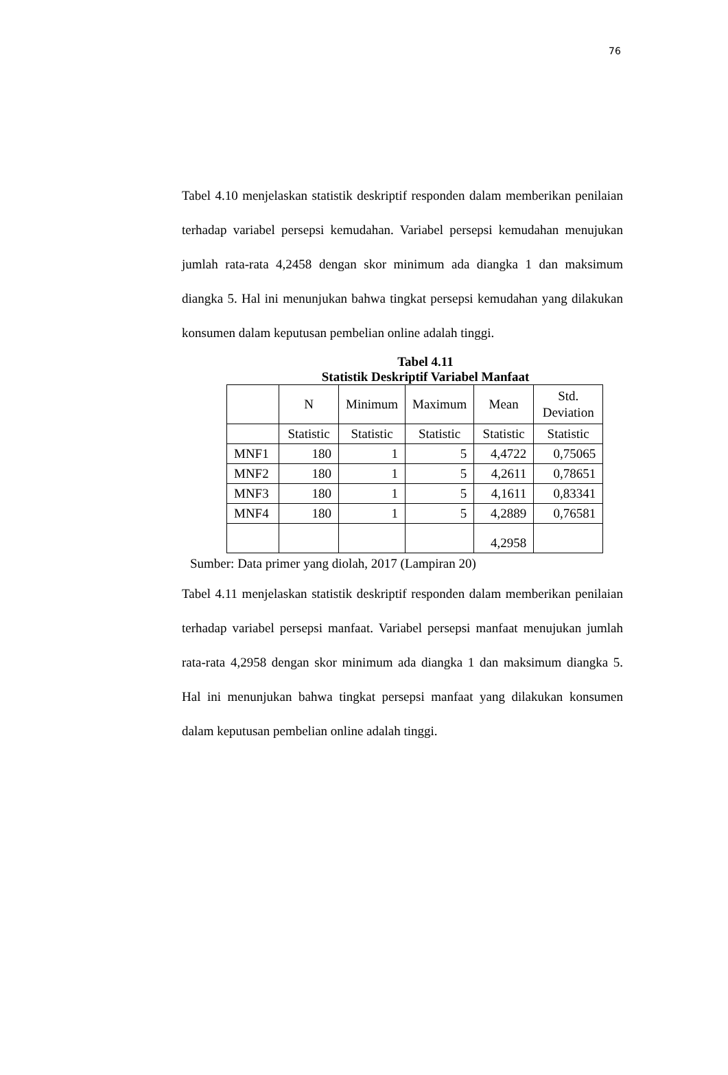76
Tabel 4.10 menjelaskan statistik deskriptif responden dalam memberikan penilaian terhadap variabel persepsi kemudahan. Variabel persepsi kemudahan menujukan jumlah rata-rata 4,2458 dengan skor minimum ada diangka 1 dan maksimum diangka 5. Hal ini menunjukan bahwa tingkat persepsi kemudahan yang dilakukan konsumen dalam keputusan pembelian online adalah tinggi.
Tabel 4.11
Statistik Deskriptif Variabel Manfaat
| | N | Minimum | Maximum | Mean | Std. Deviation |
| | Statistic | Statistic | Statistic | Statistic | Statistic |
| MNF1 | 180 | 1 | 5 | 4,4722 | 0,75065 |
| MNF2 | 180 | 1 | 5 | 4,2611 | 0,78651 |
| MNF3 | 180 | 1 | 5 | 4,1611 | 0,83341 |
| MNF4 | 180 | 1 | 5 | 4,2889 | 0,76581 |
| | | | | 4,2958 | |
Sumber: Data primer yang diolah, 2017 (Lampiran 20)
Tabel 4.11 menjelaskan statistik deskriptif responden dalam memberikan penilaian terhadap variabel persepsi manfaat. Variabel persepsi manfaat menujukan jumlah rata-rata 4,2958 dengan skor minimum ada diangka 1 dan maksimum diangka 5. Hal ini menunjukan bahwa tingkat persepsi manfaat yang dilakukan konsumen dalam keputusan pembelian online adalah tinggi.